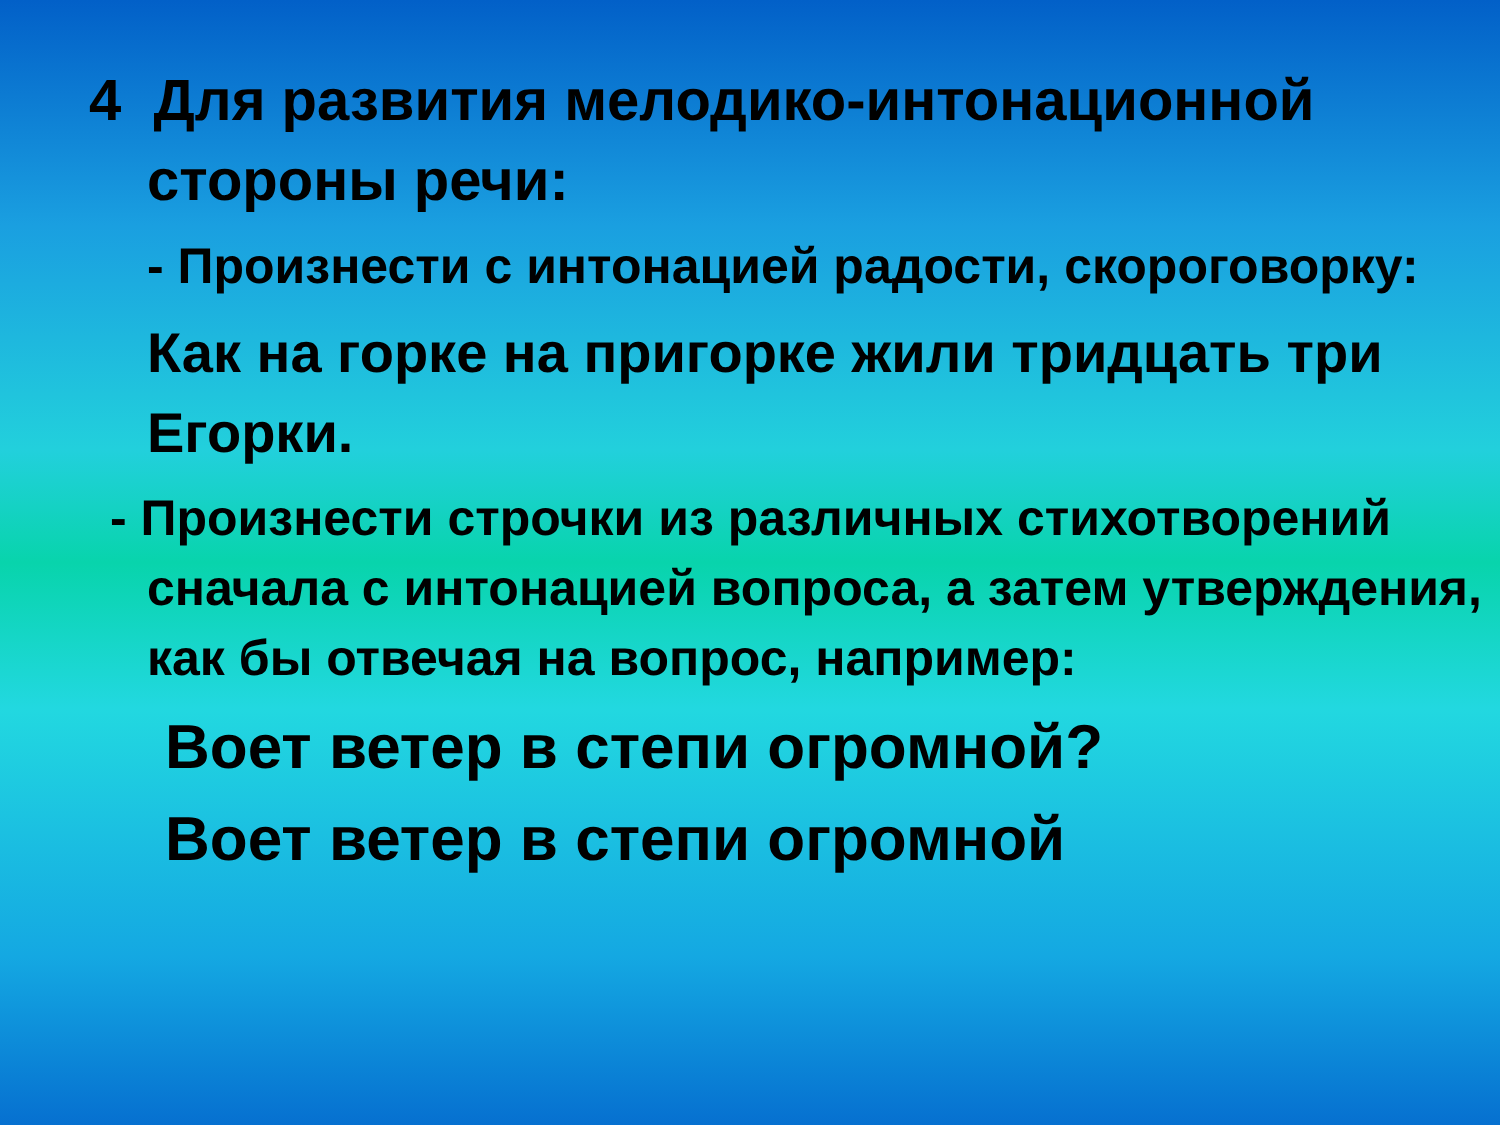4 Для развития мелодико-интонационной стороны речи:
- Произнести с интонацией радости, скороговорку:
Как на горке на пригорке жили тридцать три Егорки.
- Произнести строчки из различных стихотворений сначала с интонацией вопроса, а затем утверждения, как бы отвечая на вопрос, например:
Воет ветер в степи огромной?
Воет ветер в степи огромной